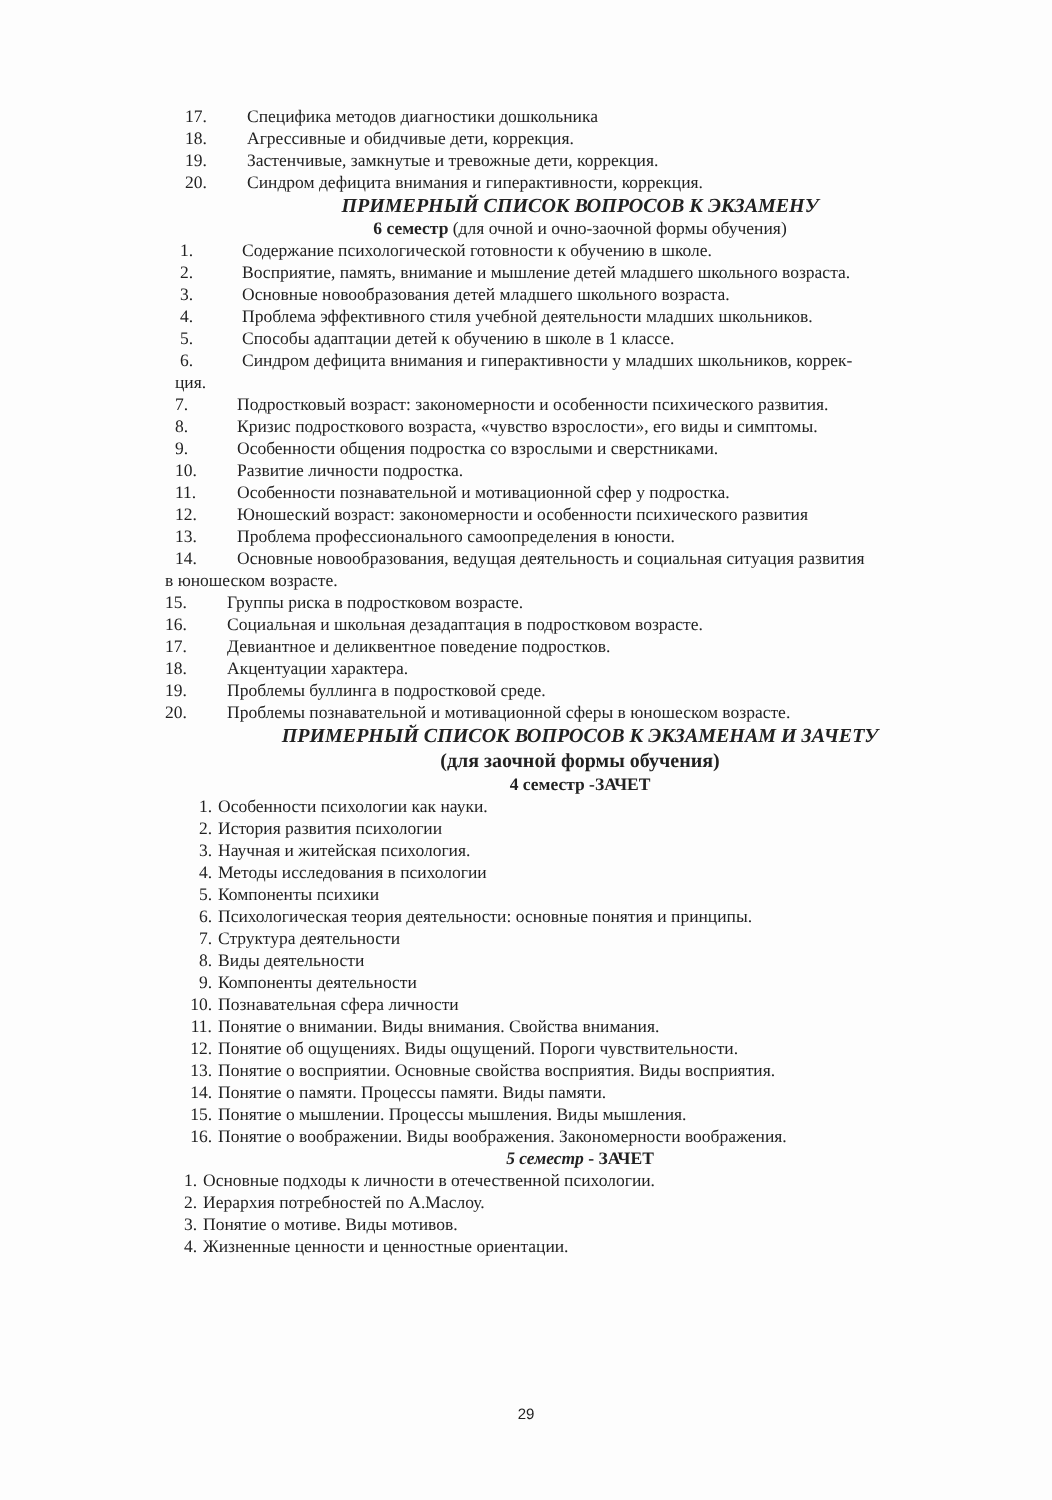17. Специфика методов диагностики дошкольника
18. Агрессивные и обидчивые дети, коррекция.
19. Застенчивые, замкнутые и тревожные дети, коррекция.
20. Синдром дефицита внимания и гиперактивности, коррекция.
ПРИМЕРНЫЙ СПИСОК ВОПРОСОВ К ЭКЗАМЕНУ
6 семестр (для очной и очно-заочной формы обучения)
1. Содержание психологической готовности к обучению в школе.
2. Восприятие, память, внимание и мышление детей младшего школьного возраста.
3. Основные новообразования детей младшего школьного возраста.
4. Проблема эффективного стиля учебной деятельности младших школьников.
5. Способы адаптации детей к обучению в школе в 1 классе.
6. Синдром дефицита внимания и гиперактивности у младших школьников, коррек-
ция.
7. Подростковый возраст: закономерности и особенности психического развития.
8. Кризис подросткового возраста, «чувство взрослости», его виды и симптомы.
9. Особенности общения подростка со взрослыми и сверстниками.
10. Развитие личности подростка.
11. Особенности познавательной и мотивационной сфер у подростка.
12. Юношеский возраст: закономерности и особенности психического развития
13. Проблема профессионального самоопределения в юности.
14. Основные новообразования, ведущая деятельность и социальная ситуация развития
в юношеском возрасте.
15. Группы риска в подростковом возрасте.
16. Социальная и школьная дезадаптация в подростковом возрасте.
17. Девиантное и деликвентное поведение подростков.
18. Акцентуации характера.
19. Проблемы буллинга в подростковой среде.
20. Проблемы познавательной и мотивационной сферы в юношеском возрасте.
ПРИМЕРНЫЙ СПИСОК ВОПРОСОВ К ЭКЗАМЕНАМ И ЗАЧЕТУ
(для заочной формы обучения)
4 семестр -ЗАЧЕТ
1. Особенности психологии как науки.
2. История развития психологии
3. Научная и житейская психология.
4. Методы исследования в психологии
5. Компоненты психики
6. Психологическая теория деятельности: основные понятия и принципы.
7. Структура деятельности
8. Виды деятельности
9. Компоненты деятельности
10. Познавательная сфера личности
11. Понятие о внимании. Виды внимания. Свойства внимания.
12. Понятие об ощущениях. Виды ощущений. Пороги чувствительности.
13. Понятие о восприятии. Основные свойства восприятия. Виды восприятия.
14. Понятие о памяти. Процессы памяти. Виды памяти.
15. Понятие о мышлении. Процессы мышления. Виды мышления.
16. Понятие о воображении. Виды воображения. Закономерности воображения.
5 семестр - ЗАЧЕТ
1. Основные подходы к личности в отечественной психологии.
2. Иерархия потребностей по А.Маслоу.
3. Понятие о мотиве. Виды мотивов.
4. Жизненные ценности и ценностные ориентации.
29